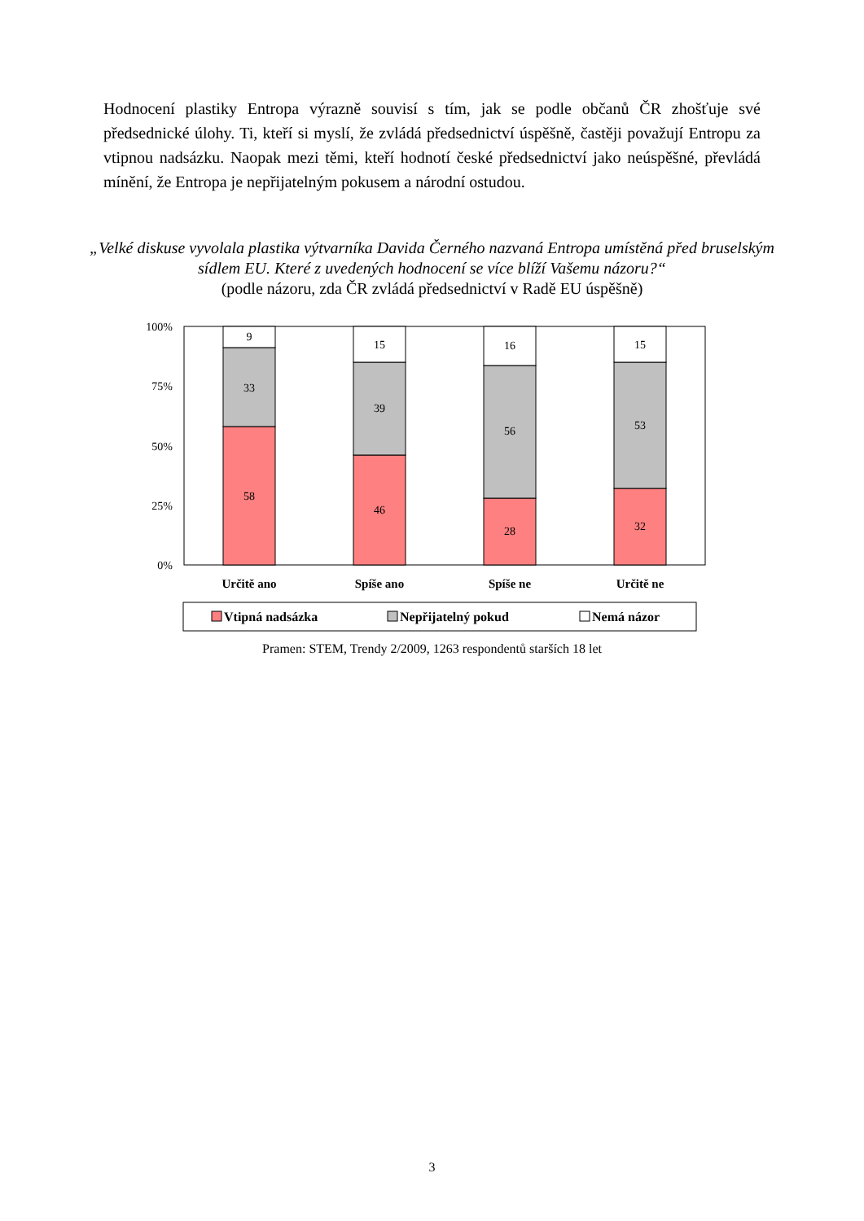Hodnocení plastiky Entropa výrazně souvisí s tím, jak se podle občanů ČR zhošťuje své předsednické úlohy. Ti, kteří si myslí, že zvládá předsednictví úspěšně, častěji považují Entropu za vtipnou nadsázku. Naopak mezi těmi, kteří hodnotí české předsednictví jako neúspěšné, převládá mínění, že Entropa je nepřijatelným pokusem a národní ostudou.
„Velké diskuse vyvolala plastika výtvarníka Davida Černého nazvaná Entropa umístěná před bruselským sídlem EU. Které z uvedených hodnocení se více blíží Vašemu názoru?“
(podle názoru, zda ČR zvládá předsednictví v Radě EU úspěšně)
100%
75%
50%
25%
0%
9
33
58
15
39
46
16
56
28
15
53
32
Určitě ano
Spíše ano
Spíše ne
Určitě ne
Vtipná nadsázka
Nepřijatelný pokud
Nemá názor
Pramen: STEM, Trendy 2/2009, 1263 respondentů starších 18 let
3